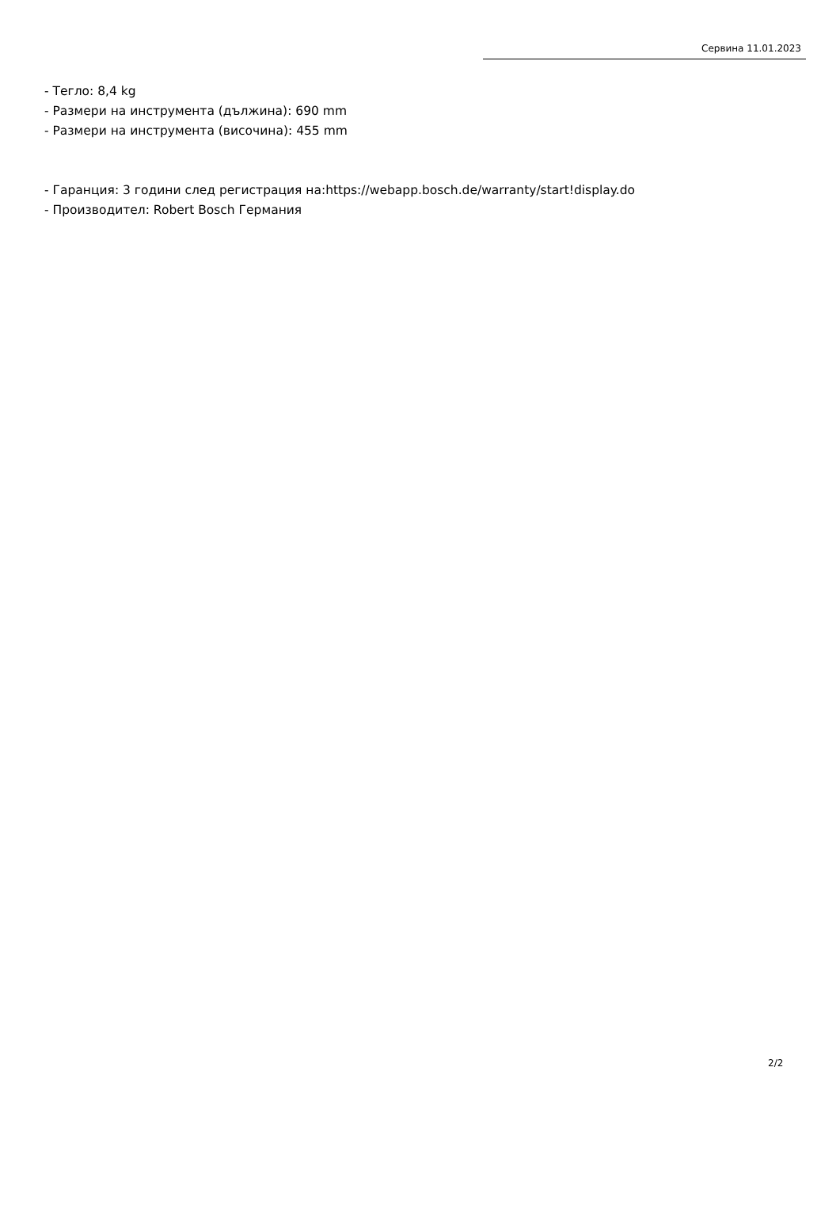Сервина 11.01.2023
- Тегло: 8,4 kg
- Размери на инструмента (дължина): 690 mm
- Размери на инструмента (височина): 455 mm
- Гаранция: 3 години след регистрация на:https://webapp.bosch.de/warranty/start!display.do
- Производител: Robert Bosch Германия
2/2